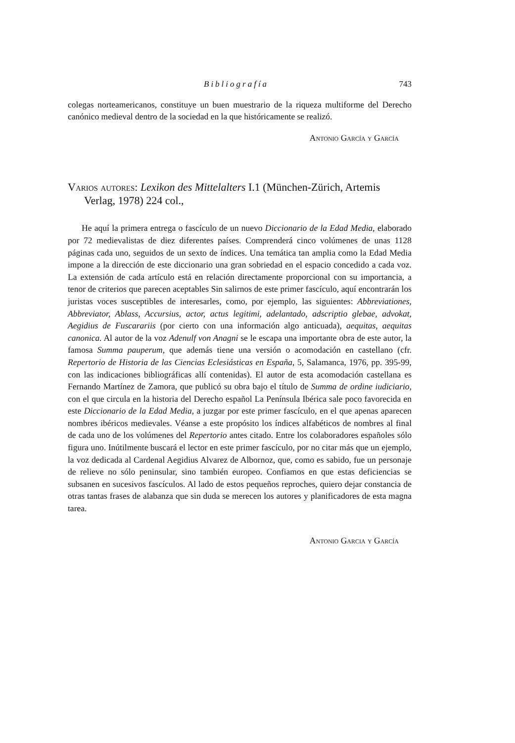Bibliografía 743
colegas norteamericanos, constituye un buen muestrario de la riqueza multiforme del Derecho canónico medieval dentro de la sociedad en la que históricamente se realizó.
Antonio García y García
Varios autores: Lexikon des Mittelalters I.1 (München-Zürich, Artemis Verlag, 1978) 224 col.,
He aquí la primera entrega o fascículo de un nuevo Diccionario de la Edad Media, elaborado por 72 medievalistas de diez diferentes países. Comprenderá cinco volúmenes de unas 1128 páginas cada uno, seguidos de un sexto de índices. Una temática tan amplia como la Edad Media impone a la dirección de este diccionario una gran sobriedad en el espacio concedido a cada voz. La extensión de cada artículo está en relación directamente proporcional con su importancia, a tenor de criterios que parecen aceptables Sin salirnos de este primer fascículo, aquí encontrarán los juristas voces susceptibles de interesarles, como, por ejemplo, las siguientes: Abbreviationes, Abbreviator, Ablass, Accursius, actor, actus legitimi, adelantado, adscriptio glebae, advokat, Aegidius de Fuscarariis (por cierto con una información algo anticuada), aequitas, aequitas canonica. Al autor de la voz Adenulf von Anagni se le escapa una importante obra de este autor, la famosa Summa pauperum, que además tiene una versión o acomodación en castellano (cfr. Repertorio de Historia de las Ciencias Eclesiásticas en España, 5, Salamanca, 1976, pp. 395-99, con las indicaciones bibliográficas allí contenidas). El autor de esta acomodación castellana es Fernando Martínez de Zamora, que publicó su obra bajo el título de Summa de ordine iudiciario, con el que circula en la historia del Derecho español La Península Ibérica sale poco favorecida en este Diccionario de la Edad Media, a juzgar por este primer fascículo, en el que apenas aparecen nombres ibéricos medievales. Véanse a este propósito los índices alfabéticos de nombres al final de cada uno de los volúmenes del Repertorio antes citado. Entre los colaboradores españoles sólo figura uno. Inútilmente buscará el lector en este primer fascículo, por no citar más que un ejemplo, la voz dedicada al Cardenal Aegidius Alvarez de Albornoz, que, como es sabido, fue un personaje de relieve no sólo peninsular, sino también europeo. Confiamos en que estas deficiencias se subsanen en sucesivos fascículos. Al lado de estos pequeños reproches, quiero dejar constancia de otras tantas frases de alabanza que sin duda se merecen los autores y planificadores de esta magna tarea.
Antonio Garcia y García